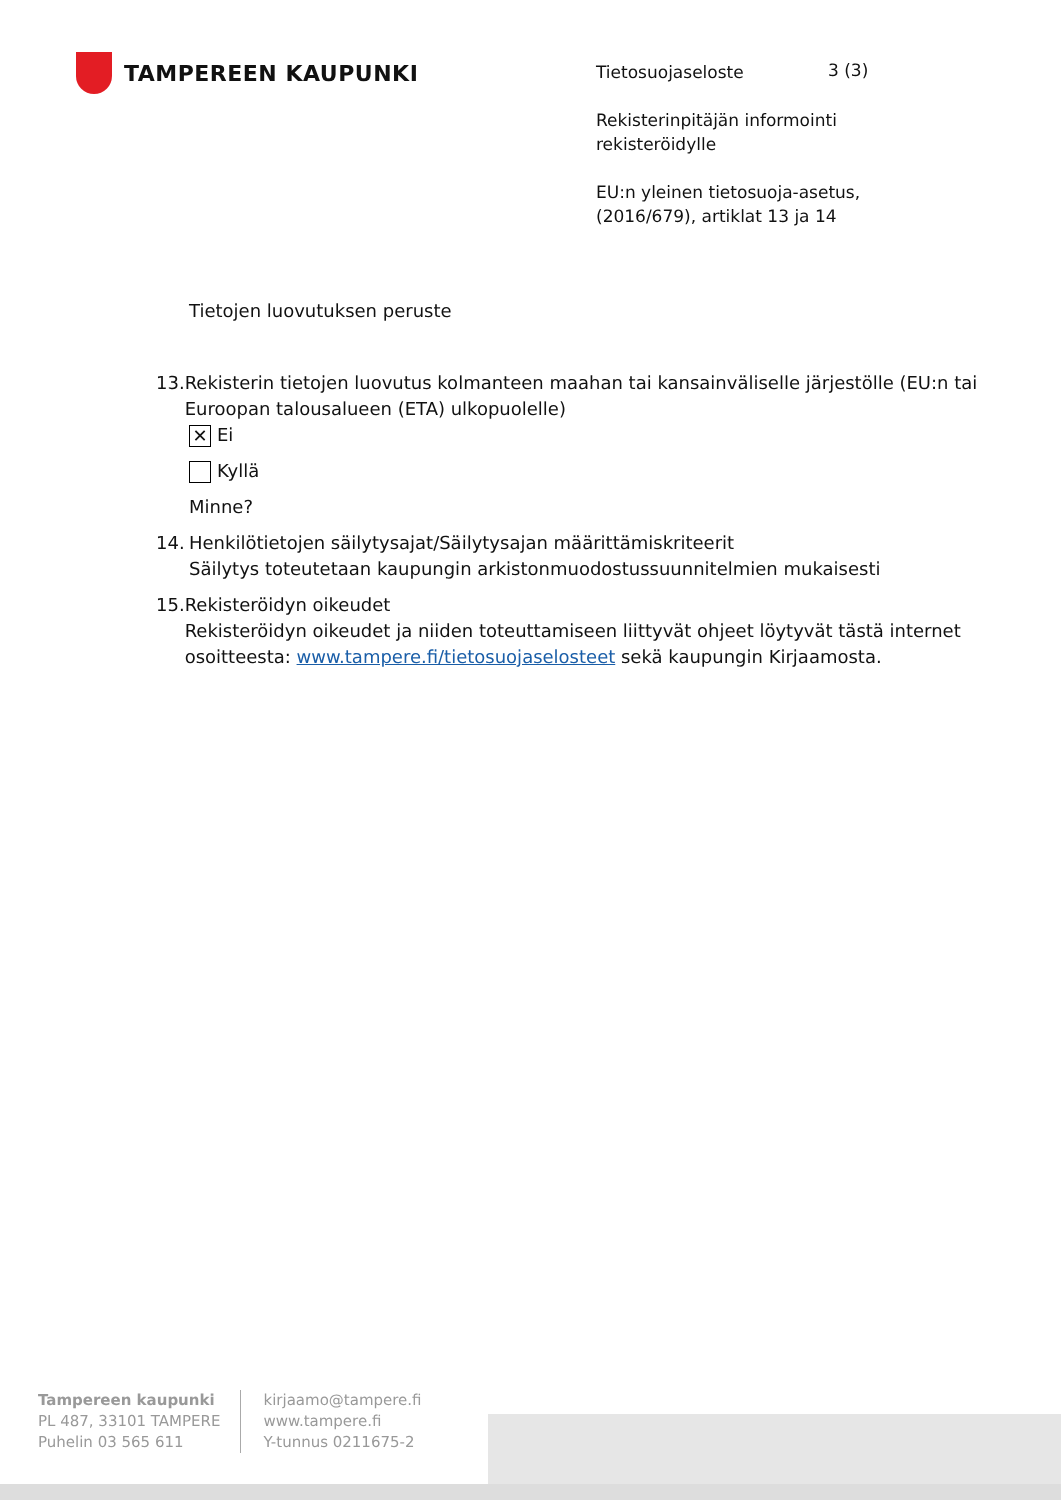TAMPEREEN KAUPUNKI
Tietosuojaseloste
Rekisterinpitäjän informointi rekisteröidylle
EU:n yleinen tietosuoja-asetus, (2016/679), artiklat 13 ja 14
3 (3)
Tietojen luovutuksen peruste
13. Rekisterin tietojen luovutus kolmanteen maahan tai kansainväliselle järjestölle (EU:n tai Euroopan talousalueen (ETA) ulkopuolelle)
✕ Ei
Kyllä
Minne?
14. Henkilötietojen säilytysajat/Säilytysajan määrittämiskriteerit
Säilytys toteutetaan kaupungin arkistonmuodostussuunnitelmien mukaisesti
15. Rekisteröidyn oikeudet
Rekisteröidyn oikeudet ja niiden toteuttamiseen liittyvät ohjeet löytyvät tästä internet osoitteesta: www.tampere.fi/tietosuojaselosteet sekä kaupungin Kirjaamosta.
Tampereen kaupunki
PL 487, 33101 TAMPERE
Puhelin 03 565 611
kirjaamo@tampere.fi
www.tampere.fi
Y-tunnus 0211675-2